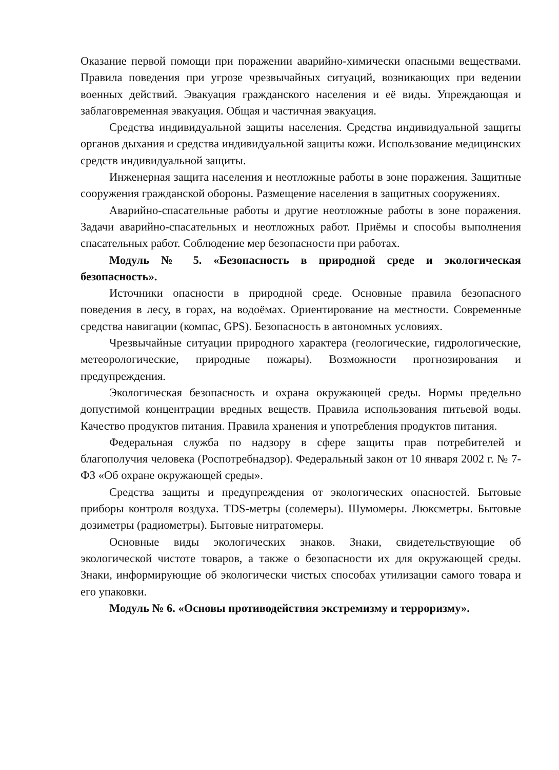Оказание первой помощи при поражении аварийно-химически опасными веществами. Правила поведения при угрозе чрезвычайных ситуаций, возникающих при ведении военных действий. Эвакуация гражданского населения и её виды. Упреждающая и заблаговременная эвакуация. Общая и частичная эвакуация.
Средства индивидуальной защиты населения. Средства индивидуальной защиты органов дыхания и средства индивидуальной защиты кожи. Использование медицинских средств индивидуальной защиты.
Инженерная защита населения и неотложные работы в зоне поражения. Защитные сооружения гражданской обороны. Размещение населения в защитных сооружениях.
Аварийно-спасательные работы и другие неотложные работы в зоне поражения. Задачи аварийно-спасательных и неотложных работ. Приёмы и способы выполнения спасательных работ. Соблюдение мер безопасности при работах.
Модуль № 5. «Безопасность в природной среде и экологическая безопасность».
Источники опасности в природной среде. Основные правила безопасного поведения в лесу, в горах, на водоёмах. Ориентирование на местности. Современные средства навигации (компас, GPS). Безопасность в автономных условиях.
Чрезвычайные ситуации природного характера (геологические, гидрологические, метеорологические, природные пожары). Возможности прогнозирования и предупреждения.
Экологическая безопасность и охрана окружающей среды. Нормы предельно допустимой концентрации вредных веществ. Правила использования питьевой воды. Качество продуктов питания. Правила хранения и употребления продуктов питания.
Федеральная служба по надзору в сфере защиты прав потребителей и благополучия человека (Роспотребнадзор). Федеральный закон от 10 января 2002 г. № 7-ФЗ «Об охране окружающей среды».
Средства защиты и предупреждения от экологических опасностей. Бытовые приборы контроля воздуха. TDS-метры (солемеры). Шумомеры. Люксметры. Бытовые дозиметры (радиометры). Бытовые нитратомеры.
Основные виды экологических знаков. Знаки, свидетельствующие об экологической чистоте товаров, а также о безопасности их для окружающей среды. Знаки, информирующие об экологически чистых способах утилизации самого товара и его упаковки.
Модуль № 6. «Основы противодействия экстремизму и терроризму».